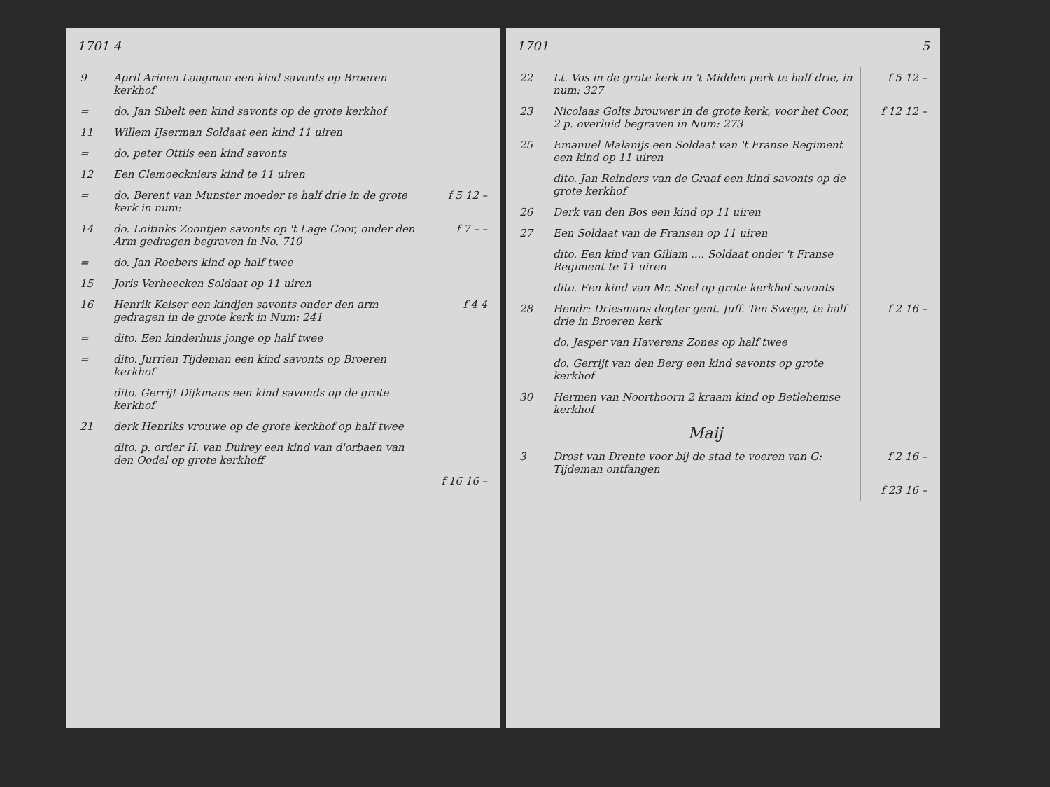1701 4
| 9 | April Arinen Laagman een kind savonts op Broeren kerkhof | |
| = | do. Jan Sibelt een kind savonts op de grote kerkhof | |
| 11 | Willem IJserman Soldaat een kind 11 uiren | |
| = | do. peter Ottiis een kind savonts | |
| 12 | Een Clemoeckniers kind te 11 uiren | |
| = | do. Berent van Munster moeder te half drie in de grote kerk in num: | f 5 12 – |
| 14 | do. Loitinks Zoontjen savonts op 't Lage Coor, onder den Arm gedragen begraven in No. 710 | f 7 – – |
| = | do. Jan Roebers kind op half twee | |
| 15 | Joris Verheecken Soldaat op 11 uiren | |
| 16 | Henrik Keiser een kindjen savonts onder den arm gedragen in de grote kerk in Num: 241 | f 4 4 |
| = | dito. Een kinderhuis jonge op half twee | |
| = | dito. Jurrien Tijdeman een kind savonts op Broeren kerkhof | |
| | dito. Gerrijt Dijkmans een kind savonds op de grote kerkhof | |
| 21 | derk Henriks vrouwe op de grote kerkhof op half twee | |
| | dito. p. order H. van Duirey een kind van d'orbaen van den Oodel op grote kerkhoff | |
| | | f 16 16 – |
1701 5
| 22 | Lt. Vos in de grote kerk in 't Midden perk te half drie, in num: 327 | f 5 12 – |
| 23 | Nicolaas Golts brouwer in de grote kerk, voor het Coor, 2 p. overluid begraven in Num: 273 | f 12 12 – |
| 25 | Emanuel Malanijs een Soldaat van 't Franse Regiment een kind op 11 uiren | |
| | dito. Jan Reinders van de Graaf een kind savonts op de grote kerkhof | |
| 26 | Derk van den Bos een kind op 11 uiren | |
| 27 | Een Soldaat van de Fransen op 11 uiren | |
| | dito. Een kind van Giliam .... Soldaat onder 't Franse Regiment te 11 uiren | |
| | dito. Een kind van Mr. Snel op grote kerkhof savonts | |
| 28 | Hendr: Driesmans dogter gent. Juff. Ten Swege, te half drie in Broeren kerk | f 2 16 – |
| | do. Jasper van Haverens Zones op half twee | |
| | do. Gerrijt van den Berg een kind savonts op grote kerkhof | |
| 30 | Hermen van Noorthoorn 2 kraam kind op Betlehemse kerkhof | |
| | Maij | |
| 3 | Drost van Drente voor bij de stad te voeren van G: Tijdeman ontfangen | f 2 16 – |
| | | f 23 16 – |